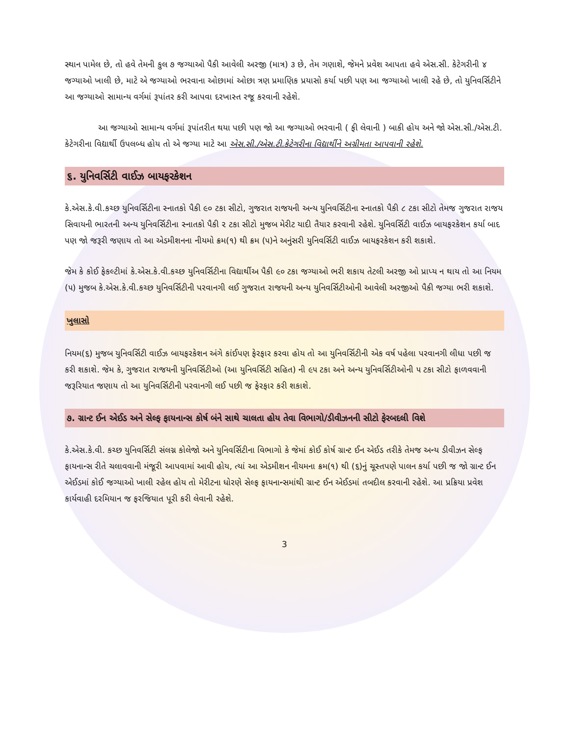સ્થાન પામેલ છે, તો હવે તેમની કુલ ૭ જગ્યાઓ પૈકી આવેલી અરજી (માત્ર) ૩ છે, તેમ ગણાશે, જેમને પ્રવેશ આપતા હવે એસ.સી. કેટેગરીની ૪ જગ્યાઓ ખાલી છે, માટે એ જગ્યાઓ ભરવાના ઓછામાં ઓછા ત્રણ પ્રમાણિક પ્રયાસો કર્યા પછી પણ આ જગ્યાઓ ખાલી રહે છે, તો યુનિવર્સિટીને આ જગ્યાઓ સામાન્ય વર્ગમાં રૂપાંતર કરી આપવા દરખાસ્ત રજૂ કરવાની રહેશે.
આ જગ્યાઓ સામાન્ય વર્ગમાં રૂપાંતરીત થયા પછી પણ જો આ જગ્યાઓ ભરવાની ( ફી લેવાની ) બાકી હોય અને જો એસ.સી./એસ.ટી. કેટેગરીના વિદ્યાર્થી ઉપલબ્ધ હોય તો એ જગ્યા માટે આ એસ.સી./એસ.ટી.કેટેગરીના વિદ્યાર્થીને અગ્રીમતા આપવાની રહેશે.
૬. યુનિવર્સિટી વાઈઝ બાયફરકેશન
કે.એસ.કે.વી.કચ્છ યુનિવર્સિટીના સ્નાતકો પૈકી ૯૦ ટકા સીટો, ગુજરાત રાજયની અન્ય યુનિવર્સિટીના સ્નાતકો પૈકી ૮ ટકા સીટો તેમજ ગુજરાત રાજય સિવાયની ભારતની અન્ય યુનિવર્સિટીના સ્નાતકો પૈકી ૨ ટકા સીટો મુજબ મેરીટ યાદી તૈયાર કરવાની રહેશે. યુનિવર્સિટી વાઈઝ બાયફરકેશન કર્યા બાદ પણ જો જરૂરી જણાય તો આ એડમીશનના નીયમો ક્રમ(૧) થી ક્રમ (૫)ને અનુંસરી યુનિવર્સિટી વાઈઝ બાયફરકેશન કરી શકાશે.
જેમ કે કોઈ ફેકલ્ટીમાં કે.એસ.કે.વી.કચ્છ યુનિવર્સિટીના વિદ્યાર્થીઅ પૈકી ૯૦ ટકા જગ્યાઓ ભરી શકાય તેટલી અરજી ઓ પ્રાપ્ય ન થાય તો આ નિયમ (૫) મુજબ કે.એસ.કે.વી.કચ્છ યુનિવર્સિટીની પરવાનગી લઈ ગુજરાત રાજયની અન્ય યુનિવર્સિટીઓની આવેલી અરજીઓ પૈકી જગ્યા ભરી શકાશે.
ખુલાસો
નિયમ(૬) મુજબ યુનિવર્સિટી વાઈઝ બાયફરકેશન અંગે કાંઈપણ ફેરફાર કરવા હોય તો આ યુનિવર્સિટીની એક વર્ષ પહેલા પરવાનગી લીધા પછી જ કરી શકાશે. જેમ કે, ગુજરાત રાજયની યુનિવર્સિટીઓ (આ યુનિવર્સિટી સહિત) ની ૯૫ ટકા અને અન્ય યુનિવર્સિટીઓની ૫ ટકા સીટો ફાળવવાની જરૂરિયાત જણાય તો આ યુનિવર્સિટીની પરવાનગી લઈ પછી જ ફેરફાર કરી શકાશે.
૭. ગ્રાન્ટ ઈન એઈડ અને સેલ્ફ ફાયનાન્સ કોર્ષ બંને સાથે ચાલતા હોય તેવા વિભાગો/ડીવીઝનની સીટો ફેરબદલી વિશે
કે.એસ.કે.વી. કચ્છ યુનિવર્સિટી સંલગ્ન કોલેજો અને યુનિવર્સિટીના વિભાગો કે જેમાં કોઈ કોર્ષ ગ્રાન્ટ ઈન એઈડ તરીકે તેમજ અન્ય ડીવીઝન સેલ્ફ ફાયનાન્સ રીતે ચલાવવાની મંજૂરી આપવામાં આવી હોય, ત્યાં આ એડમીશન નીયમના ક્રમ(૧) થી (૬)નું ચૂસ્તપણે પાલન કર્યા પછી જ જો ગ્રાન્ટ ઈન એઈડમાં કોઈ જગ્યાઓ ખાલી રહેલ હોય તો મેરીટના ધોરણે સેલ્ફ ફાયનાન્સમાંથી ગ્રાન્ટ ઈન એઈડમાં તબદીલ કરવાની રહેશે. આ પ્રક્રિયા પ્રવેશ કાર્યવાહી દરમિયાન જ ફરજિયાત પૂરી કરી લેવાની રહેશે.
3